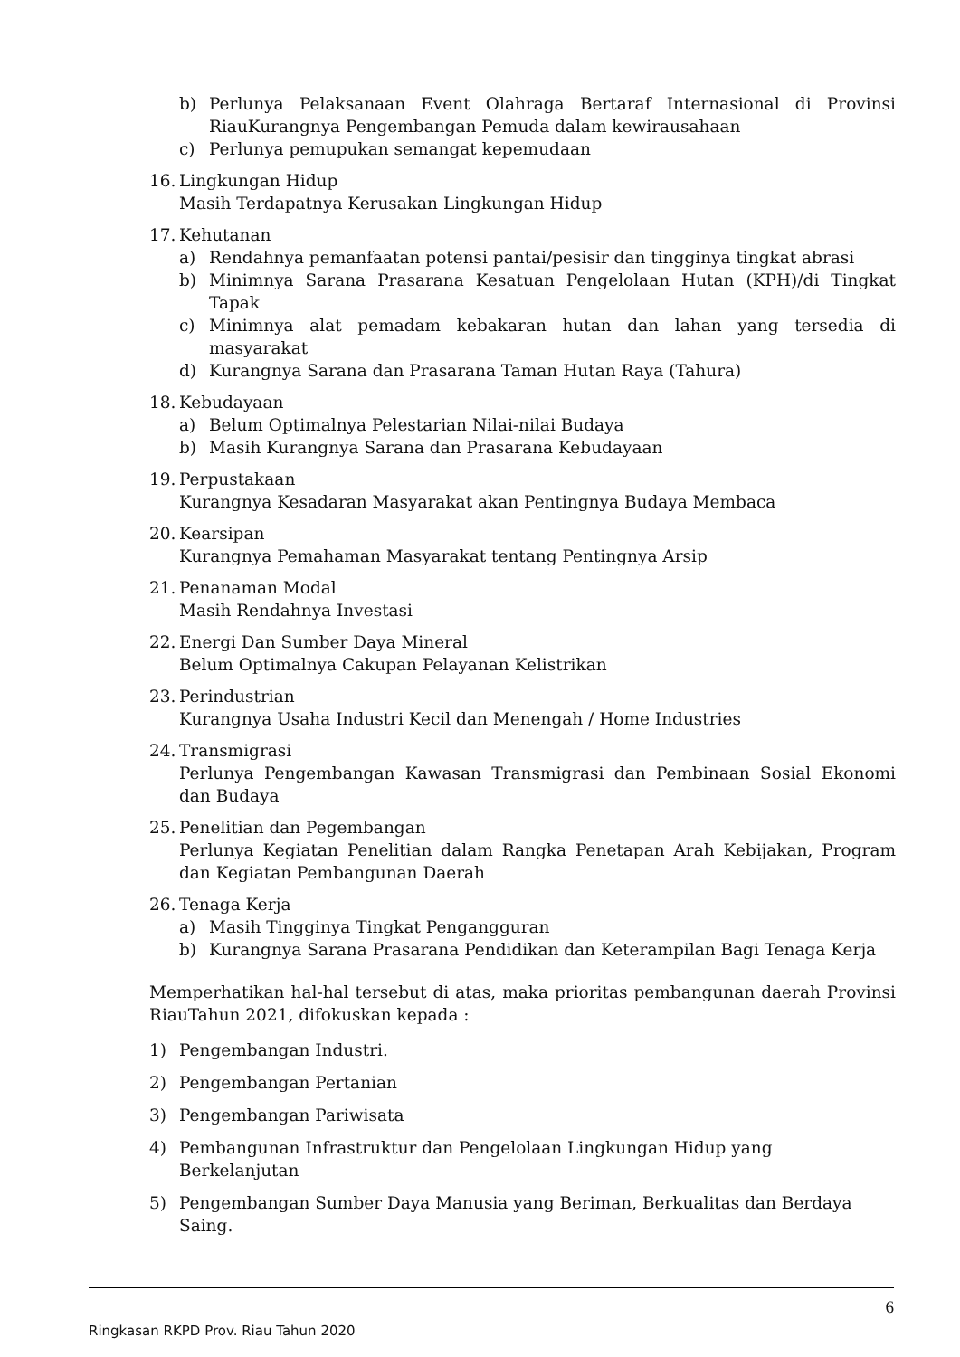b) Perlunya Pelaksanaan Event Olahraga Bertaraf Internasional di Provinsi RiauKurangnya Pengembangan Pemuda dalam kewirausahaan
c) Perlunya pemupukan semangat kepemudaan
16. Lingkungan Hidup
Masih Terdapatnya Kerusakan Lingkungan Hidup
17. Kehutanan
a) Rendahnya pemanfaatan potensi pantai/pesisir dan tingginya tingkat abrasi
b) Minimnya Sarana Prasarana Kesatuan Pengelolaan Hutan (KPH)/di Tingkat Tapak
c) Minimnya alat pemadam kebakaran hutan dan lahan yang tersedia di masyarakat
d) Kurangnya Sarana dan Prasarana Taman Hutan Raya (Tahura)
18. Kebudayaan
a) Belum Optimalnya Pelestarian Nilai-nilai Budaya
b) Masih Kurangnya Sarana dan Prasarana Kebudayaan
19. Perpustakaan
Kurangnya Kesadaran Masyarakat akan Pentingnya Budaya Membaca
20. Kearsipan
Kurangnya Pemahaman Masyarakat tentang Pentingnya Arsip
21. Penanaman Modal
Masih Rendahnya Investasi
22. Energi Dan Sumber Daya Mineral
Belum Optimalnya Cakupan Pelayanan Kelistrikan
23. Perindustrian
Kurangnya Usaha Industri Kecil dan Menengah / Home Industries
24. Transmigrasi
Perlunya Pengembangan Kawasan Transmigrasi dan Pembinaan Sosial Ekonomi dan Budaya
25. Penelitian dan Pegembangan
Perlunya Kegiatan Penelitian dalam Rangka Penetapan Arah Kebijakan, Program dan Kegiatan Pembangunan Daerah
26. Tenaga Kerja
a) Masih Tingginya Tingkat Pengangguran
b) Kurangnya Sarana Prasarana Pendidikan dan Keterampilan Bagi Tenaga Kerja
Memperhatikan hal-hal tersebut di atas, maka prioritas pembangunan daerah Provinsi RiauTahun 2021, difokuskan kepada :
1) Pengembangan Industri.
2) Pengembangan Pertanian
3) Pengembangan Pariwisata
4) Pembangunan Infrastruktur dan Pengelolaan Lingkungan Hidup yang Berkelanjutan
5) Pengembangan Sumber Daya Manusia yang Beriman, Berkualitas dan Berdaya Saing.
6
Ringkasan RKPD Prov. Riau Tahun 2020